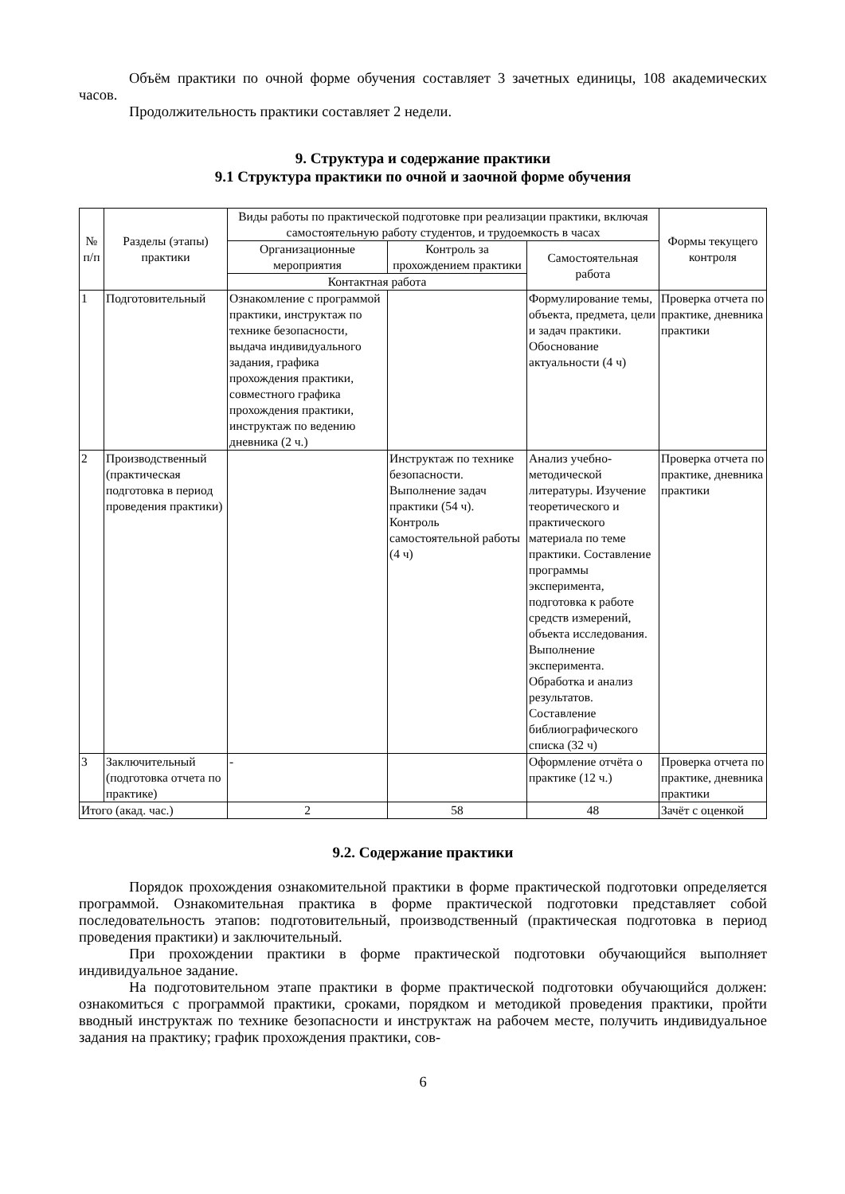Объём практики по очной форме обучения составляет 3 зачетных единицы, 108 академических часов.
Продолжительность практики составляет 2 недели.
9. Структура и содержание практики
9.1 Структура практики по очной и заочной форме обучения
| № п/п | Разделы (этапы) практики | Виды работы по практической подготовке при реализации практики, включая самостоятельную работу студентов, и трудоемкость в часах | | | Формы текущего контроля |
| --- | --- | --- | --- | --- | --- |
| | | Организационные мероприятия | Контроль за прохождением практики | Самостоятельная работа | |
| | | Контактная работа | | | |
| 1 | Подготовительный | Ознакомление с программой практики, инструктаж по технике безопасности, выдача индивидуального задания, графика прохождения практики, совместного графика прохождения практики, инструктаж по ведению дневника (2 ч.) | | Формулирование темы, объекта, предмета, цели и задач практики. Обоснование актуальности (4 ч) | Проверка отчета по практике, дневника практики |
| 2 | Производственный (практическая подготовка в период проведения практики) | | Инструктаж по технике безопасности. Выполнение задач практики (54 ч). Контроль самостоятельной работы (4 ч) | Анализ учебно-методической литературы. Изучение теоретического и практического материала по теме практики. Составление программы эксперимента, подготовка к работе средств измерений, объекта исследования. Выполнение эксперимента. Обработка и анализ результатов. Составление библиографического списка (32 ч) | Проверка отчета по практике, дневника практики |
| 3 | Заключительный (подготовка отчета по практике) | - | | Оформление отчёта о практике (12 ч.) | Проверка отчета по практике, дневника практики |
| Итого (акад. час.) | | 2 | 58 | 48 | Зачёт с оценкой |
9.2. Содержание практики
Порядок прохождения ознакомительной практики в форме практической подготовки определяется программой. Ознакомительная практика в форме практической подготовки представляет собой последовательность этапов: подготовительный, производственный (практическая подготовка в период проведения практики) и заключительный.
При прохождении практики в форме практической подготовки обучающийся выполняет индивидуальное задание.
На подготовительном этапе практики в форме практической подготовки обучающийся должен: ознакомиться с программой практики, сроками, порядком и методикой проведения практики, пройти вводный инструктаж по технике безопасности и инструктаж на рабочем месте, получить индивидуальное задания на практику; график прохождения практики, сов-
6